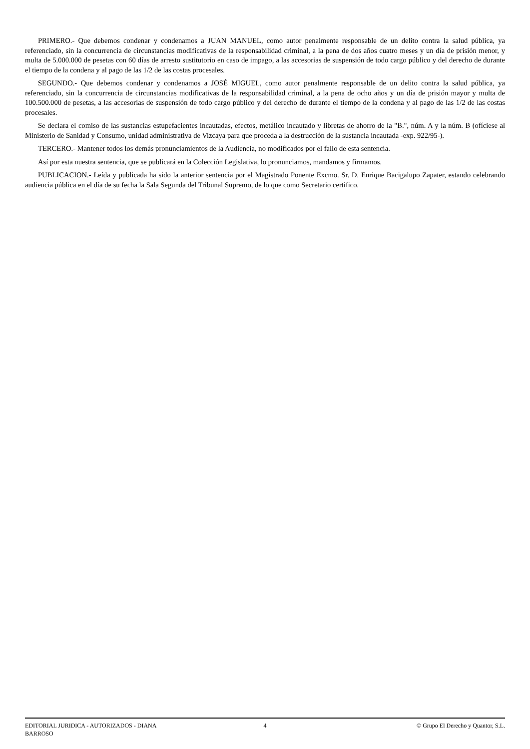PRIMERO.- Que debemos condenar y condenamos a JUAN MANUEL, como autor penalmente responsable de un delito contra la salud pública, ya referenciado, sin la concurrencia de circunstancias modificativas de la responsabilidad criminal, a la pena de dos años cuatro meses y un día de prisión menor, y multa de 5.000.000 de pesetas con 60 días de arresto sustitutorio en caso de impago, a las accesorias de suspensión de todo cargo público y del derecho de durante el tiempo de la condena y al pago de las 1/2 de las costas procesales.
SEGUNDO.- Que debemos condenar y condenamos a JOSÉ MIGUEL, como autor penalmente responsable de un delito contra la salud pública, ya referenciado, sin la concurrencia de circunstancias modificativas de la responsabilidad criminal, a la pena de ocho años y un día de prisión mayor y multa de 100.500.000 de pesetas, a las accesorias de suspensión de todo cargo público y del derecho de durante el tiempo de la condena y al pago de las 1/2 de las costas procesales.
Se declara el comiso de las sustancias estupefacientes incautadas, efectos, metálico incautado y libretas de ahorro de la "B.", núm. A y la núm. B (ofíciese al Ministerio de Sanidad y Consumo, unidad administrativa de Vizcaya para que proceda a la destrucción de la sustancia incautada -exp. 922/95-).
TERCERO.- Mantener todos los demás pronunciamientos de la Audiencia, no modificados por el fallo de esta sentencia.
Así por esta nuestra sentencia, que se publicará en la Colección Legislativa, lo pronunciamos, mandamos y firmamos.
PUBLICACION.- Leída y publicada ha sido la anterior sentencia por el Magistrado Ponente Excmo. Sr. D. Enrique Bacigalupo Zapater, estando celebrando audiencia pública en el día de su fecha la Sala Segunda del Tribunal Supremo, de lo que como Secretario certifico.
EDITORIAL JURIDICA - AUTORIZADOS - DIANA
BARROSO
4 © Grupo El Derecho y Quantor, S.L.